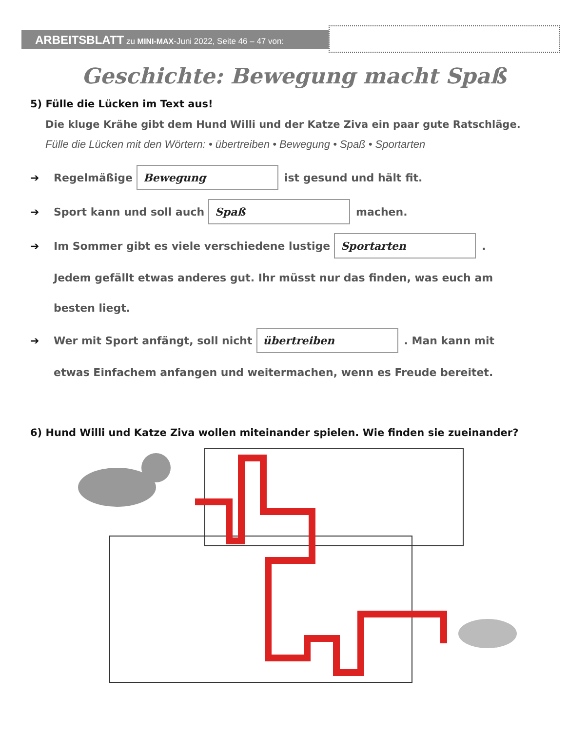ARBEITSBLATT zu MINI-MAX-Juni 2022, Seite 46 – 47 von:
Geschichte: Bewegung macht Spaß
5) Fülle die Lücken im Text aus!
Die kluge Krähe gibt dem Hund Willi und der Katze Ziva ein paar gute Ratschläge.
Fülle die Lücken mit den Wörtern: • übertreiben • Bewegung • Spaß • Sportarten
➔ Regelmäßige Bewegung ist gesund und hält fit.
➔ Sport kann und soll auch Spaß machen.
➔ Im Sommer gibt es viele verschiedene lustige Sportarten.
Jedem gefällt etwas anderes gut. Ihr müsst nur das finden, was euch am
besten liegt.
➔ Wer mit Sport anfängt, soll nicht übertreiben. Man kann mit
etwas Einfachem anfangen und weitermachen, wenn es Freude bereitet.
6) Hund Willi und Katze Ziva wollen miteinander spielen. Wie finden sie zueinander?